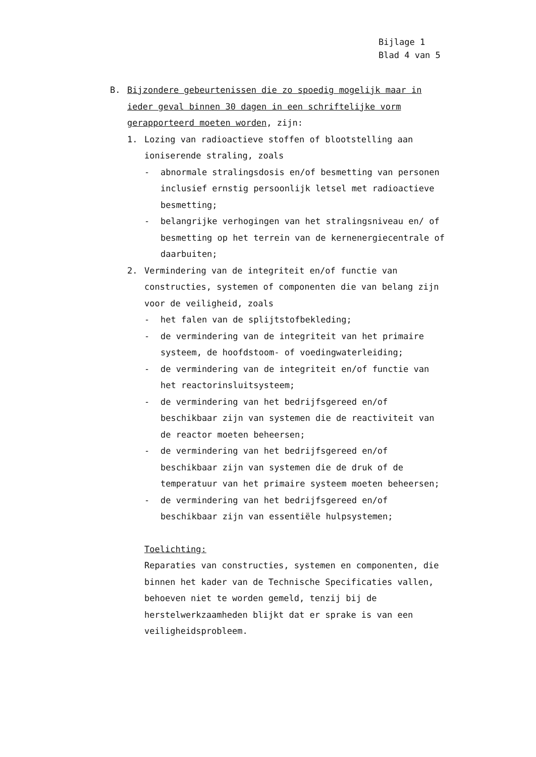Bijlage 1
Blad 4 van 5
B. Bijzondere gebeurtenissen die zo spoedig mogelijk maar in ieder geval binnen 30 dagen in een schriftelijke vorm gerapporteerd moeten worden, zijn:
1. Lozing van radioactieve stoffen of blootstelling aan ioniserende straling, zoals
- abnormale stralingsdosis en/of besmetting van personen inclusief ernstig persoonlijk letsel met radioactieve besmetting;
- belangrijke verhogingen van het stralingsniveau en/ of besmetting op het terrein van de kernenergiecentrale of daarbuiten;
2. Vermindering van de integriteit en/of functie van constructies, systemen of componenten die van belang zijn voor de veiligheid, zoals
- het falen van de splijtstofbekleding;
- de vermindering van de integriteit van het primaire systeem, de hoofdstoom- of voedingwaterleiding;
- de vermindering van de integriteit en/of functie van het reactorinsluitsysteem;
- de vermindering van het bedrijfsgereed en/of beschikbaar zijn van systemen die de reactiviteit van de reactor moeten beheersen;
- de vermindering van het bedrijfsgereed en/of beschikbaar zijn van systemen die de druk of de temperatuur van het primaire systeem moeten beheersen;
- de vermindering van het bedrijfsgereed en/of beschikbaar zijn van essentiële hulpsystemen;
Toelichting:
Reparaties van constructies, systemen en componenten, die binnen het kader van de Technische Specificaties vallen, behoeven niet te worden gemeld, tenzij bij de herstelwerkzaamheden blijkt dat er sprake is van een veiligheidsprobleem.